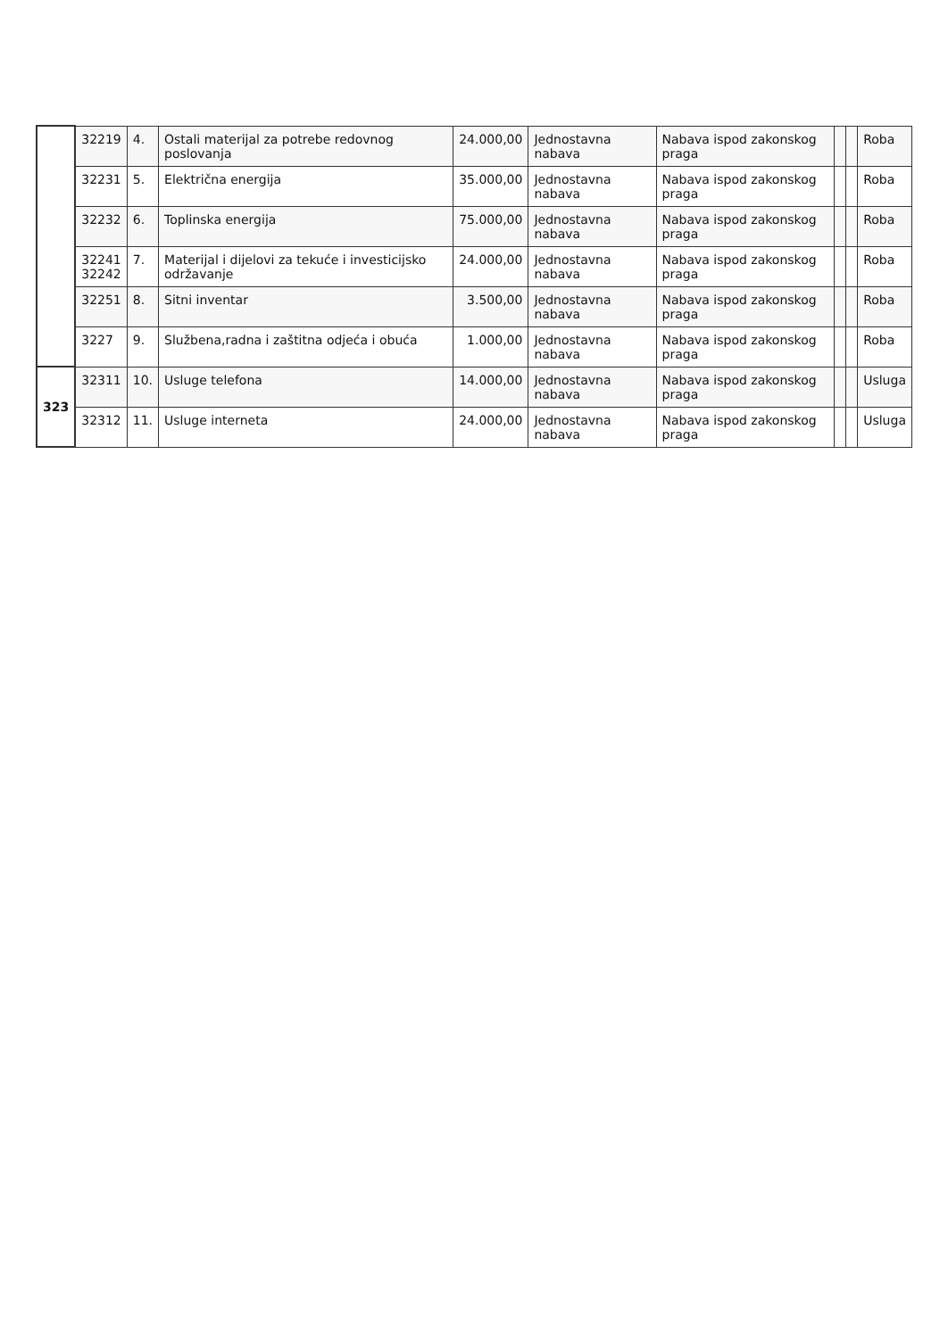| | 32219 | 4. | Ostali materijal za potrebe redovnog poslovanja | 24.000,00 | Jednostavna nabava | Nabava ispod zakonskog praga | | | Roba |
| | 32231 | 5. | Električna energija | 35.000,00 | Jednostavna nabava | Nabava ispod zakonskog praga | | | Roba |
| | 32232 | 6. | Toplinska energija | 75.000,00 | Jednostavna nabava | Nabava ispod zakonskog praga | | | Roba |
| | 32241 32242 | 7. | Materijal i dijelovi za tekuće i investicijsko održavanje | 24.000,00 | Jednostavna nabava | Nabava ispod zakonskog praga | | | Roba |
| | 32251 | 8. | Sitni inventar | 3.500,00 | Jednostavna nabava | Nabava ispod zakonskog praga | | | Roba |
| | 3227 | 9. | Službena,radna i zaštitna odjeća i obuća | 1.000,00 | Jednostavna nabava | Nabava ispod zakonskog praga | | | Roba |
| 323 | 32311 | 10. | Usluge telefona | 14.000,00 | Jednostavna nabava | Nabava ispod zakonskog praga | | | Usluga |
| | 32312 | 11. | Usluge interneta | 24.000,00 | Jednostavna nabava | Nabava ispod zakonskog praga | | | Usluga |